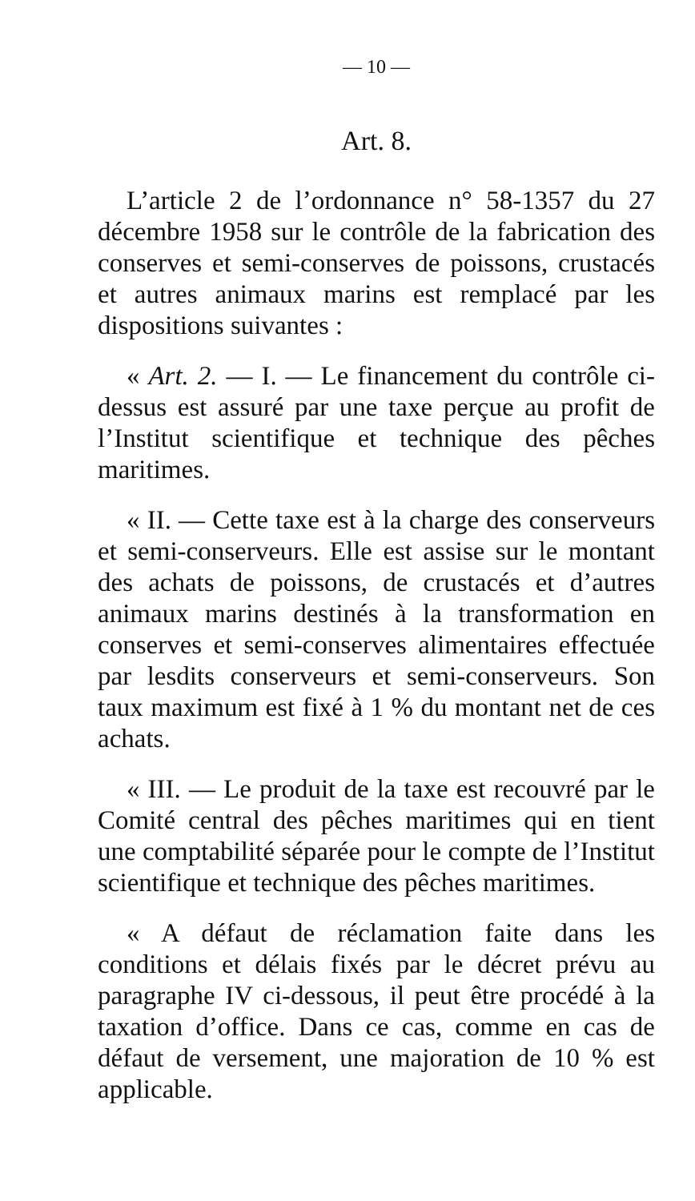— 10 —
Art. 8.
L’article 2 de l’ordonnance n° 58-1357 du 27 décembre 1958 sur le contrôle de la fabrication des conserves et semi-conserves de poissons, crustacés et autres animaux marins est remplacé par les dispositions suivantes :
« Art. 2. — I. — Le financement du contrôle ci-dessus est assuré par une taxe perçue au profit de l’Institut scientifique et technique des pêches maritimes.
« II. — Cette taxe est à la charge des conserveurs et semi-conserveurs. Elle est assise sur le montant des achats de poissons, de crustacés et d’autres animaux marins destinés à la transformation en conserves et semi-conserves alimentaires effectuée par lesdits conserveurs et semi-conserveurs. Son taux maximum est fixé à 1 % du montant net de ces achats.
« III. — Le produit de la taxe est recouvré par le Comité central des pêches maritimes qui en tient une comptabilité séparée pour le compte de l’Institut scientifique et technique des pêches maritimes.
« A défaut de réclamation faite dans les conditions et délais fixés par le décret prévu au paragraphe IV ci-dessous, il peut être procédé à la taxation d’office. Dans ce cas, comme en cas de défaut de versement, une majoration de 10 % est applicable.